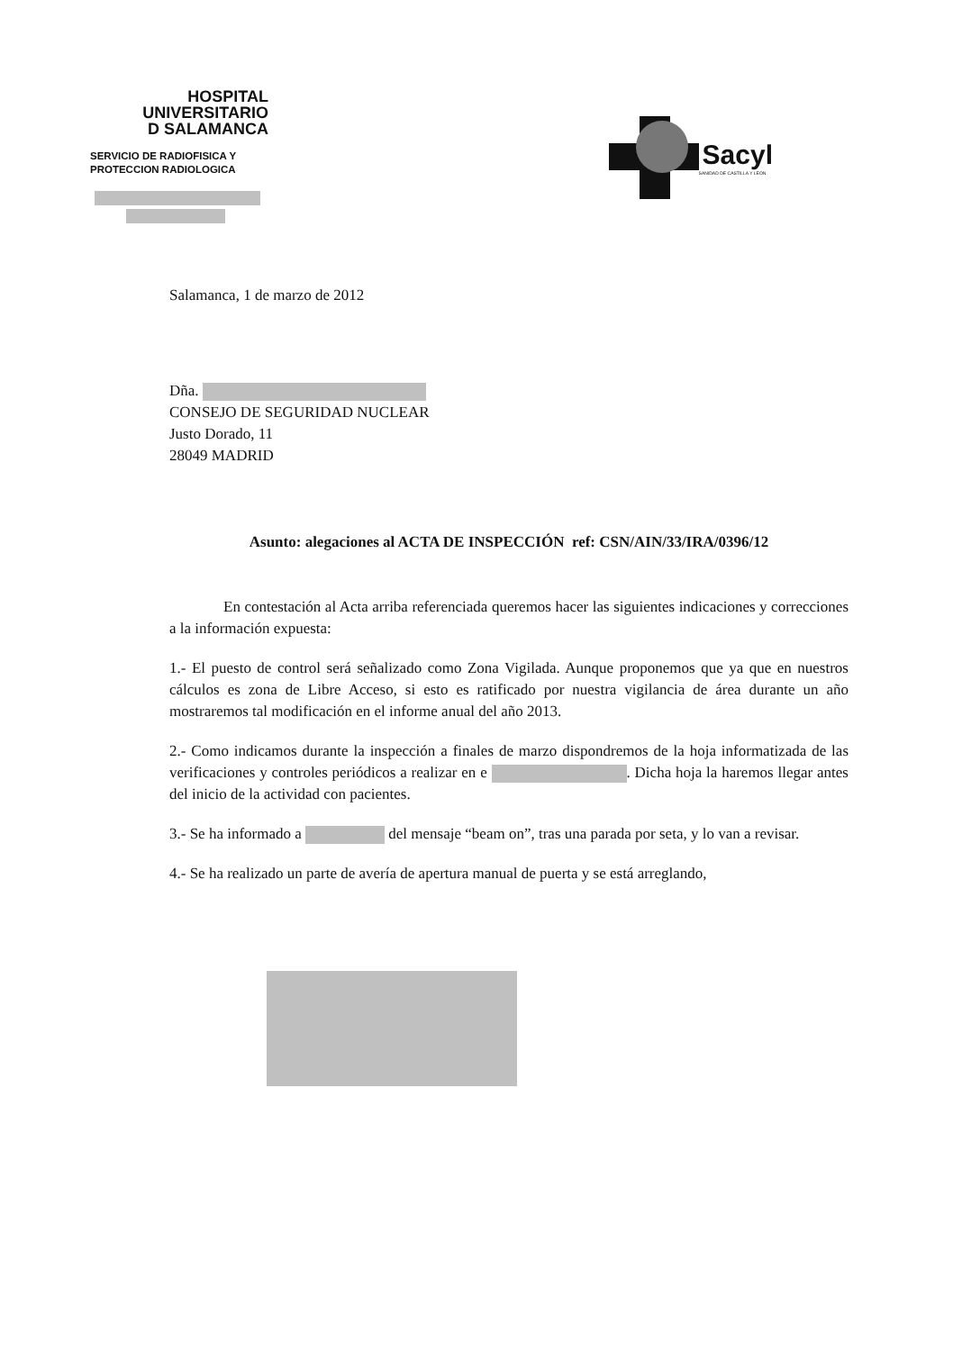HOSPITAL
UNIVERSITARIO
D SALAMANCA
SERVICIO DE RADIOFISICA Y
PROTECCION RADIOLOGICA
Sacyl
SANIDAD DE CASTILLA Y LEÓN
Salamanca, 1 de marzo de 2012
Dña.
CONSEJO DE SEGURIDAD NUCLEAR
Justo Dorado, 11
28049 MADRID
Asunto: alegaciones al ACTA DE INSPECCIÓN ref: CSN/AIN/33/IRA/0396/12
En contestación al Acta arriba referenciada queremos hacer las siguientes indicaciones y correcciones a la información expuesta:
1.- El puesto de control será señalizado como Zona Vigilada. Aunque proponemos que ya que en nuestros cálculos es zona de Libre Acceso, si esto es ratificado por nuestra vigilancia de área durante un año mostraremos tal modificación en el informe anual del año 2013.
2.- Como indicamos durante la inspección a finales de marzo dispondremos de la hoja informatizada de las verificaciones y controles periódicos a realizar en e . Dicha hoja la haremos llegar antes del inicio de la actividad con pacientes.
3.- Se ha informado a del mensaje “beam on”, tras una parada por seta, y lo van a revisar.
4.- Se ha realizado un parte de avería de apertura manual de puerta y se está arreglando,